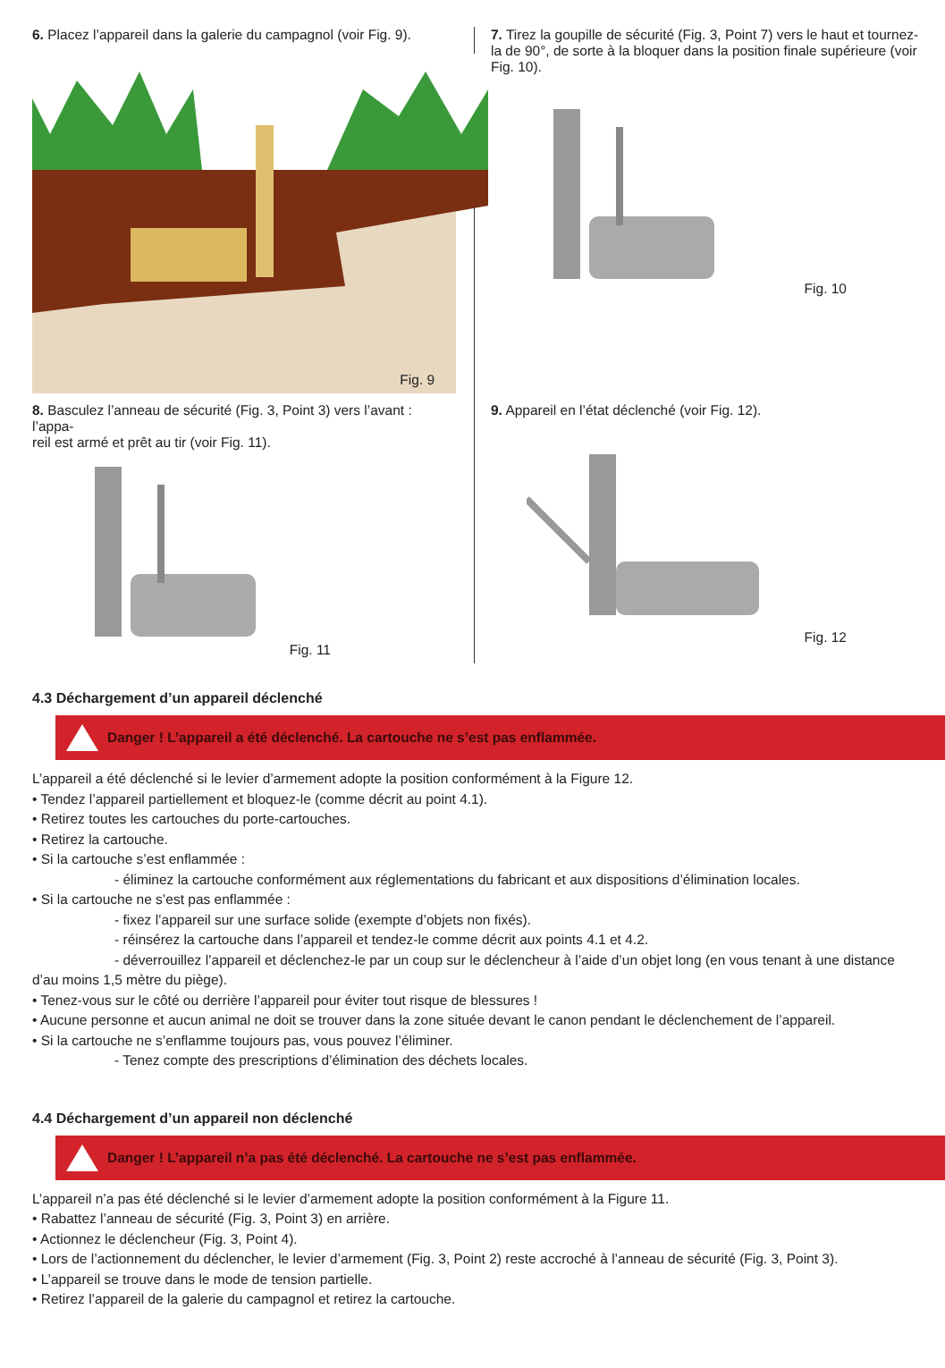6. Placez l’appareil dans la galerie du campagnol (voir Fig. 9).
Fig. 9
7. Tirez la goupille de sécurité (Fig. 3, Point 7) vers le haut et tournez-la de 90°, de sorte à la bloquer dans la position finale supérieure (voir Fig. 10).
Fig. 10
8. Basculez l’anneau de sécurité (Fig. 3, Point 3) vers l’avant : l’appa-
reil est armé et prêt au tir (voir Fig. 11).
Fig. 11
9. Appareil en l’état déclenché (voir Fig. 12).
Fig. 12
4.3 Déchargement d’un appareil déclenché
Danger ! L’appareil a été déclenché. La cartouche ne s’est pas enflammée.
L’appareil a été déclenché si le levier d’armement adopte la position conformément à la Figure 12.
• Tendez l’appareil partiellement et bloquez-le (comme décrit au point 4.1).
• Retirez toutes les cartouches du porte-cartouches.
• Retirez la cartouche.
• Si la cartouche s’est enflammée :
- éliminez la cartouche conformément aux réglementations du fabricant et aux dispositions d’élimination locales.
• Si la cartouche ne s’est pas enflammée :
- fixez l’appareil sur une surface solide (exempte d’objets non fixés).
- réinsérez la cartouche dans l’appareil et tendez-le comme décrit aux points 4.1 et 4.2.
- déverrouillez l’appareil et déclenchez-le par un coup sur le déclencheur à l’aide d’un objet long (en vous tenant à une distance
d’au moins 1,5 mètre du piège).
• Tenez-vous sur le côté ou derrière l’appareil pour éviter tout risque de blessures !
• Aucune personne et aucun animal ne doit se trouver dans la zone située devant le canon pendant le déclenchement de l’appareil.
• Si la cartouche ne s’enflamme toujours pas, vous pouvez l’éliminer.
- Tenez compte des prescriptions d’élimination des déchets locales.
4.4 Déchargement d’un appareil non déclenché
Danger ! L’appareil n’a pas été déclenché. La cartouche ne s’est pas enflammée.
L’appareil n’a pas été déclenché si le levier d’armement adopte la position conformément à la Figure 11.
• Rabattez l’anneau de sécurité (Fig. 3, Point 3) en arrière.
• Actionnez le déclencheur (Fig. 3, Point 4).
• Lors de l’actionnement du déclencher, le levier d’armement (Fig. 3, Point 2) reste accroché à l’anneau de sécurité (Fig. 3, Point 3).
• L’appareil se trouve dans le mode de tension partielle.
• Retirez l’appareil de la galerie du campagnol et retirez la cartouche.